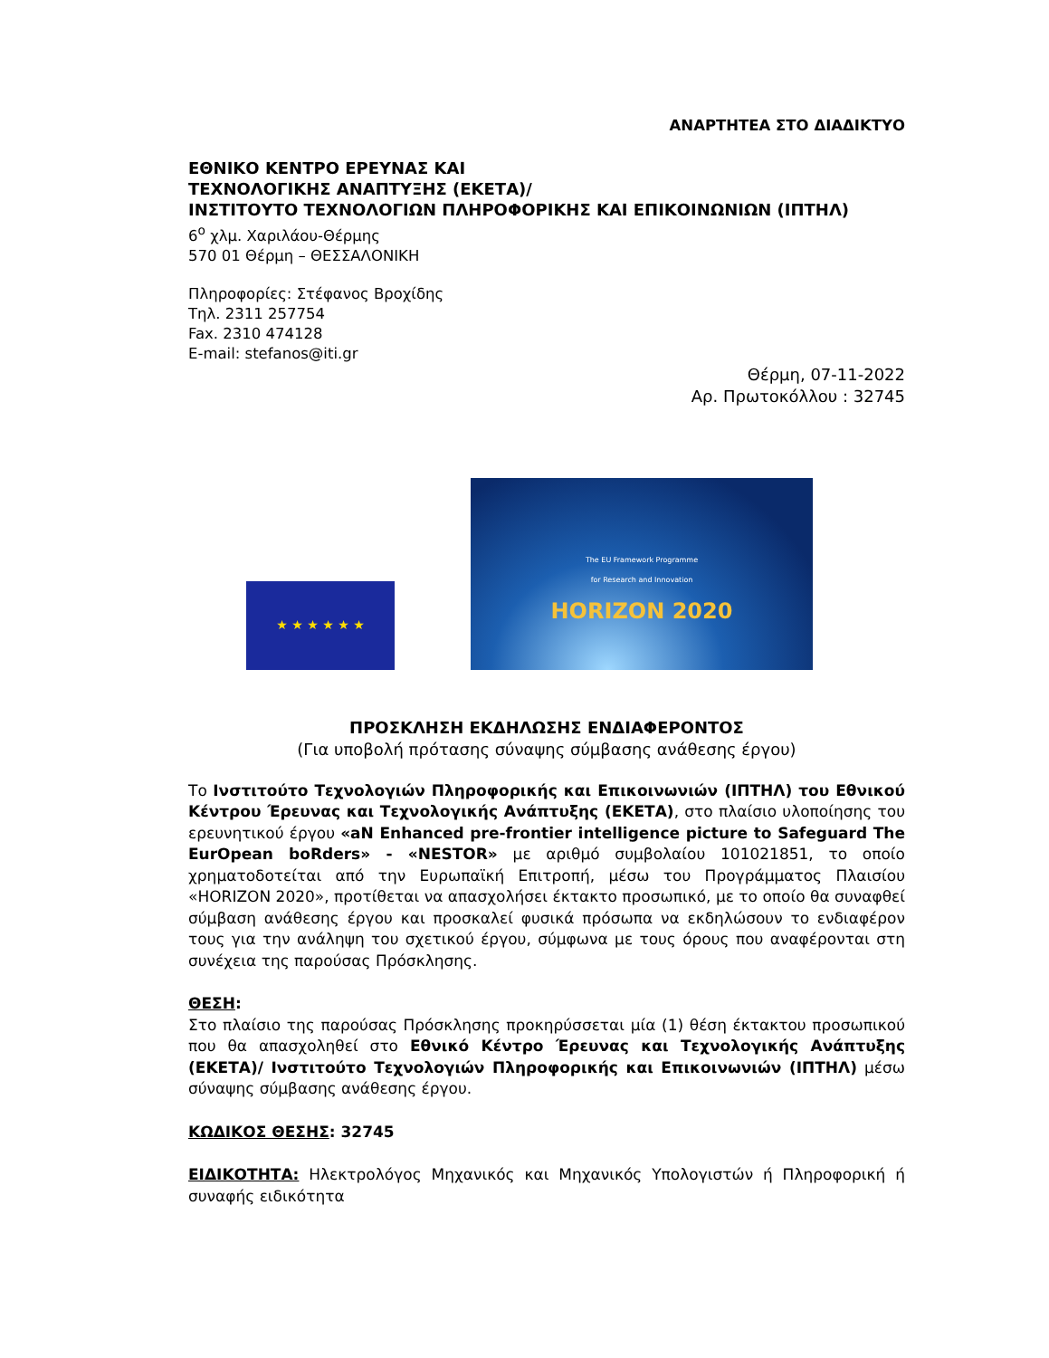ΑΝΑΡΤΗΤΕΑ ΣΤΟ ΔΙΑΔΙΚΤΥΟ
ΕΘΝΙΚΟ ΚΕΝΤΡΟ ΕΡΕΥΝΑΣ ΚΑΙ
ΤΕΧΝΟΛΟΓΙΚΗΣ ΑΝΑΠΤΥΞΗΣ (ΕΚΕΤΑ)/
ΙΝΣΤΙΤΟΥΤΟ ΤΕΧΝΟΛΟΓΙΩΝ ΠΛΗΡΟΦΟΡΙΚΗΣ ΚΑΙ ΕΠΙΚΟΙΝΩΝΙΩΝ (ΙΠΤΗΛ)
6<sup>ο</sup> χλμ. Χαριλάου-Θέρμης
570 01 Θέρμη – ΘΕΣΣΑΛΟΝΙΚΗ
Πληροφορίες: Στέφανος Βροχίδης
Τηλ. 2311 257754
Fax. 2310 474128
E-mail: stefanos@iti.gr
Θέρμη, 07-11-2022
Αρ. Πρωτοκόλλου : 32745
★ ★ ★ ★ ★ ★
The EU Framework Programme
for Research and Innovation
HORIZON 2020
ΠΡΟΣΚΛΗΣΗ ΕΚΔΗΛΩΣΗΣ ΕΝΔΙΑΦΕΡΟΝΤΟΣ
(Για υποβολή πρότασης σύναψης σύμβασης ανάθεσης έργου)
Το Ινστιτούτο Τεχνολογιών Πληροφορικής και Επικοινωνιών (ΙΠΤΗΛ) του Εθνικού Κέντρου Έρευνας και Τεχνολογικής Ανάπτυξης (ΕΚΕΤΑ), στο πλαίσιο υλοποίησης του ερευνητικού έργου «aN Enhanced pre-frontier intelligence picture to Safeguard The EurOpean boRders» - «NESTOR» με αριθμό συμβολαίου 101021851, το οποίο χρηματοδοτείται από την Ευρωπαϊκή Επιτροπή, μέσω του Προγράμματος Πλαισίου «HORIZON 2020», προτίθεται να απασχολήσει έκτακτο προσωπικό, με το οποίο θα συναφθεί σύμβαση ανάθεσης έργου και προσκαλεί φυσικά πρόσωπα να εκδηλώσουν το ενδιαφέρον τους για την ανάληψη του σχετικού έργου, σύμφωνα με τους όρους που αναφέρονται στη συνέχεια της παρούσας Πρόσκλησης.
ΘΕΣΗ:
Στο πλαίσιο της παρούσας Πρόσκλησης προκηρύσσεται μία (1) θέση έκτακτου προσωπικού που θα απασχοληθεί στο Εθνικό Κέντρο Έρευνας και Τεχνολογικής Ανάπτυξης (ΕΚΕΤΑ)/ Ινστιτούτο Τεχνολογιών Πληροφορικής και Επικοινωνιών (ΙΠΤΗΛ) μέσω σύναψης σύμβασης ανάθεσης έργου.
ΚΩΔΙΚΟΣ ΘΕΣΗΣ: 32745
ΕΙΔΙΚΟΤΗΤΑ: Ηλεκτρολόγος Μηχανικός και Μηχανικός Υπολογιστών ή Πληροφορική ή συναφής ειδικότητα